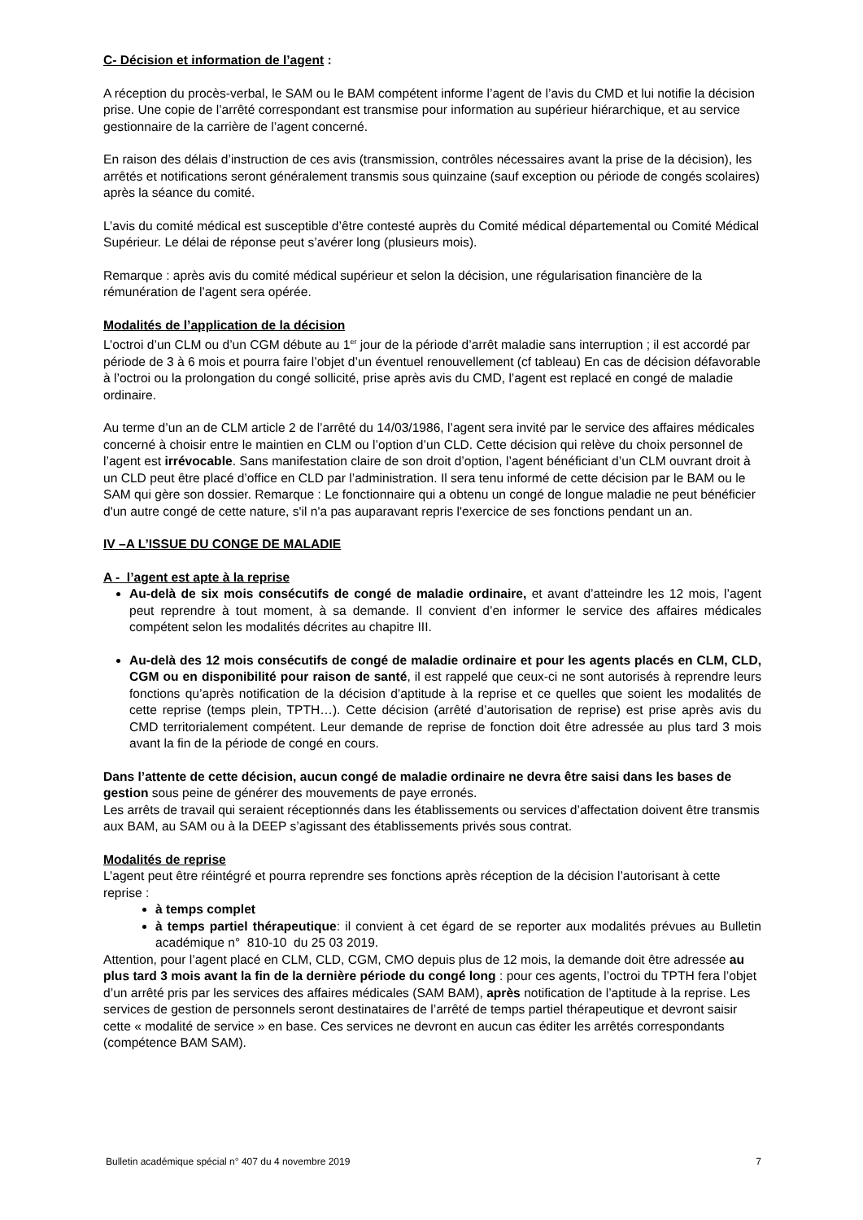C- Décision et information de l’agent :
A réception du procès-verbal, le SAM ou le BAM compétent informe l’agent de l’avis du CMD et lui notifie la décision prise. Une copie de l’arrêté correspondant est transmise pour information au supérieur hiérarchique, et au service gestionnaire de la carrière de l’agent concerné.
En raison des délais d’instruction de ces avis (transmission, contrôles nécessaires avant la prise de la décision), les arrêtés et notifications seront généralement transmis sous quinzaine (sauf exception ou période de congés scolaires) après la séance du comité.
L’avis du comité médical est susceptible d’être contesté auprès du Comité médical départemental ou Comité Médical Supérieur. Le délai de réponse peut s’avérer long (plusieurs mois).
Remarque : après avis du comité médical supérieur et selon la décision, une régularisation financière de la rémunération de l’agent sera opérée.
Modalités de l’application de la décision
L’octroi d’un CLM ou d’un CGM débute au 1<sup>er</sup> jour de la période d’arrêt maladie sans interruption ; il est accordé par période de 3 à 6 mois et pourra faire l’objet d’un éventuel renouvellement (cf tableau) En cas de décision défavorable à l’octroi ou la prolongation du congé sollicité, prise après avis du CMD, l’agent est replacé en congé de maladie ordinaire.
Au terme d’un an de CLM article 2 de l’arrêté du 14/03/1986, l’agent sera invité par le service des affaires médicales concerné à choisir entre le maintien en CLM ou l’option d’un CLD. Cette décision qui relève du choix personnel de l’agent est irrévocable. Sans manifestation claire de son droit d’option, l’agent bénéficiant d’un CLM ouvrant droit à un CLD peut être placé d’office en CLD par l’administration. Il sera tenu informé de cette décision par le BAM ou le SAM qui gère son dossier. Remarque : Le fonctionnaire qui a obtenu un congé de longue maladie ne peut bénéficier d'un autre congé de cette nature, s'il n'a pas auparavant repris l'exercice de ses fonctions pendant un an.
IV –A L’ISSUE DU CONGE DE MALADIE
A - l’agent est apte à la reprise
Au-delà de six mois consécutifs de congé de maladie ordinaire, et avant d’atteindre les 12 mois, l’agent peut reprendre à tout moment, à sa demande. Il convient d’en informer le service des affaires médicales compétent selon les modalités décrites au chapitre III.
Au-delà des 12 mois consécutifs de congé de maladie ordinaire et pour les agents placés en CLM, CLD, CGM ou en disponibilité pour raison de santé, il est rappelé que ceux-ci ne sont autorisés à reprendre leurs fonctions qu’après notification de la décision d’aptitude à la reprise et ce quelles que soient les modalités de cette reprise (temps plein, TPTH…). Cette décision (arrêté d’autorisation de reprise) est prise après avis du CMD territorialement compétent. Leur demande de reprise de fonction doit être adressée au plus tard 3 mois avant la fin de la période de congé en cours.
Dans l’attente de cette décision, aucun congé de maladie ordinaire ne devra être saisi dans les bases de gestion sous peine de générer des mouvements de paye erronés.
Les arrêts de travail qui seraient réceptionnés dans les établissements ou services d’affectation doivent être transmis aux BAM, au SAM ou à la DEEP s’agissant des établissements privés sous contrat.
Modalités de reprise
L’agent peut être réintégré et pourra reprendre ses fonctions après réception de la décision l’autorisant à cette reprise :
à temps complet
à temps partiel thérapeutique: il convient à cet égard de se reporter aux modalités prévues au Bulletin académique n° 810-10 du 25 03 2019.
Attention, pour l’agent placé en CLM, CLD, CGM, CMO depuis plus de 12 mois, la demande doit être adressée au plus tard 3 mois avant la fin de la dernière période du congé long : pour ces agents, l’octroi du TPTH fera l’objet d’un arrêté pris par les services des affaires médicales (SAM BAM), après notification de l’aptitude à la reprise. Les services de gestion de personnels seront destinataires de l’arrêté de temps partiel thérapeutique et devront saisir cette « modalité de service » en base. Ces services ne devront en aucun cas éditer les arrêtés correspondants (compétence BAM SAM).
Bulletin académique spécial n° 407 du 4 novembre 2019 7